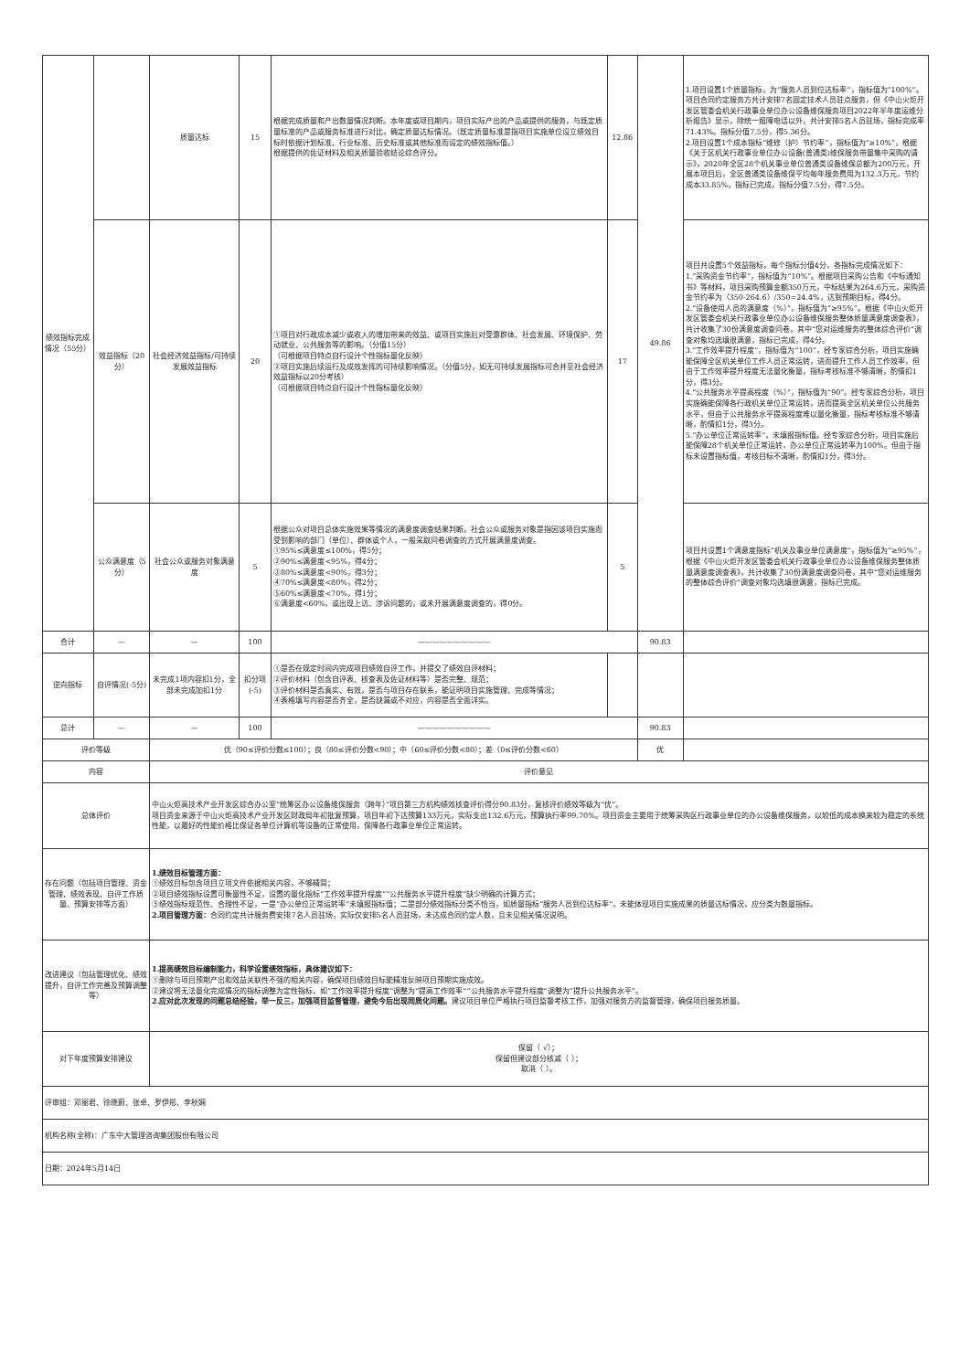| 绩效指标完成情况（55分） | | 质量达标 | 15 | 根据完成质量和产出数量情况判断。本年度或项目期内，项目实际产出的产品或提供的服务，与既定质量标准的产品或服务标准进行对比，确定质量达标情况。（既定质量标准是指项目实施单位设立绩效目标时依据计划标准、行业标准、历史标准或其他标准而设定的绩效指标值。） 根据提供的佐证材料及相关质量验收结论综合评分。 | 12.86 | 49.86 | 1.项目设置1个质量指标，为“服务人员到位达标率”，指标值为“100%”。项目合同约定服务方共计安排7名固定技术人员驻点服务，但《中山火炬开发区管委会机关行政事业单位办公设备维保服务项目2022年半年度运维分析报告》显示，除统一报障电话以外，共计安排5名人员驻场，指标完成率71.43%。指标分值7.5分，得5.36分。 2.项目设置1个成本指标“维修（护）节约率”，指标值为“≥10%”，根据《关于区机关行政事业单位办公设备(普通类)维保服务带量集中采购的请示》，2020年全区28个机关事业单位普通类设备维保总额为200万元，开展本项目后，全区普通类设备维保平均每年服务费用为132.3万元，节约成本33.85%，指标已完成，指标分值7.5分，得7.5分。 |
| | 效益指标（20分） | 社会经济效益指标/可持续发展效益指标 | 20 | ①项目对行政成本减少或收入的增加带来的效益、或项目实施后对受惠群体、社会发展、环境保护、劳动就业、公共服务等的影响。（分值15分） （可根据项目特点自行设计个性指标量化反映） ②项目实施后续运行及成效发挥的可持续影响情况。（分值5分，如无可持续发展指标可合并至社会经济效益指标以20分考核） （可根据项目特点自行设计个性指标量化反映） | 17 | | 项目共设置5个效益指标，每个指标分值4分，各指标完成情况如下： 1.“采购资金节约率”，指标值为“10%”。根据项目采购公告和《中标通知书》等材料，项目采购预算金额350万元，中标结果为264.6万元，采购资金节约率为（350-264.6）/350=24.4%，达到预期目标，得4分。 2.“设备使用人员的满意度（%）”，指标值为“≥95%”。根据《中山火炬开发区管委会机关行政事业单位办公设备维保服务整体质量满意度调查表》，共计收集了30份满意度调查问卷，其中“您对运维服务的整体综合评价”调查对象均选填很满意，指标已完成，得4分。 3.“工作效率提升程度”，指标值为“100”，经专家综合分析，项目实施确能保障全区机关单位工作人员正常运转，进而提升工作人员工作效率，但由于工作效率提升程度无法量化衡量，指标考核标准不够清晰，酌情扣1分，得3分。 4.“公共服务水平提高程度（%）”，指标值为“90”。经专家综合分析，项目实施确能保障各行政机关单位正常运转，进而提高全区机关单位公共服务水平，但由于公共服务水平提高程度难以量化衡量，指标考核标准不够清晰，酌情扣1分，得3分。 5.“办公单位正常运转率”，未填报指标值。经专家综合分析，项目实施后能保障28个机关单位正常运转，办公单位正常运转率为100%。但由于指标未设置指标值，考核目标不清晰，酌情扣1分，得3分。 |
| | 公众满意度（5分） | 社会公众或服务对象满意度 | 5 | 根据公众对项目总体实施效果等情况的满意度调查结果判断。社会公众或服务对象是指因该项目实施而受到影响的部门（单位）、群体或个人，一般采取问卷调查的方式开展满意度调查。 ①95%≤满意度≤100%，得5分； ②90%≤满意度<95%，得4分； ③80%≤满意度<90%，得3分； ④70%≤满意度<80%，得2分； ⑤60%≤满意度<70%，得1分； ⑥满意度<60%，或出现上访、涉诉问题的，或未开展满意度调查的，得0分。 | 5 | | 项目共设置1个满意度指标“机关及事业单位满意度”，指标值为“≥95%”，根据《中山火炬开发区管委会机关行政事业单位办公设备维保服务整体质量满意度调查表》，共计收集了30份满意度调查问卷，其中“您对运维服务的整体综合评价”调查对象均选填很满意，指标已完成。 |
| 合计 | — | — | 100 | —————————— | | 90.83 | |
| 逆向指标 | 自评情况(-5分) | 未完成1项内容扣1分，全部未完成加扣1分 | 扣分项(-5) | ①是否在规定时间内完成项目绩效自评工作，并提交了绩效自评材料； ②评价材料（包含自评表、核查表及佐证材料等）是否完整、规范； ③评价材料是否真实、有效，是否与项目存在联系，能证明项目实施管理、完成等情况； ④表格填写内容是否齐全，是否缺漏或不对应，内容是否全面详实。 | | | |
| 总计 | — | — | 100 | —————————— | | 90.83 | |
| 评价等级 | | 优（90≤评价分数≤100）；良（80≤评价分数<90）；中（60≤评价分数<80）；差（0≤评价分数<60） | | | | 优 | |
| 内容 | | 评价意见 | | | | | |
| 总体评价 | | 中山火炬高技术产业开发区综合办公室“统筹区办公设备维保服务（跨年）”项目第三方机构绩效核查评价得分90.83分，复核评价绩效等级为“优”。 项目资金来源于中山火炬高技术产业开发区财政局年初批复预算，项目年初下达预算133万元，实际支出132.6万元，预算执行率99.70%。项目资金主要用于统筹采购区行政事业单位的办公设备维保服务，以较低的成本换来较为稳定的系统性能，以最好的性能价格比保证各单位计算机等设备的正常使用，保障各行政事业单位正常运转。 | | | | | |
| 存在问题（包括项目管理、资金管理、绩效表现、自评工作质量、预算安排等方面） | | 1.绩效目标管理方面： ①绩效目标包含项目立项文件依据相关内容，不够精简； ②项目绩效指标设置可衡量性不足，设置的量化指标“工作效率提升程度”“公共服务水平提升程度”缺少明确的计算方式； ③绩效指标规范性、合理性不足，一是“办公单位正常运转率”未填报指标值；二是部分绩效指标分类不恰当，如质量指标“服务人员到位达标率”，未能体现项目实施成果的质量达标情况，应分类为数量指标。 2.项目管理方面： 合同约定共计服务费安排7名人员驻场，实际仅安排5名人员驻场，未达成合同约定人数，且未见相关情况说明。 | | | | | |
| 改进建议（包括管理优化、绩效提升，自评工作完善及预算调整等） | | 1.提高绩效目标编制能力，科学设置绩效指标，具体建议如下： ①删除与项目预期产出和效益关联性不强的相关内容，确保项目绩效目标能精准反映项目预期实施成效。 ②建议将无法量化完成情况的指标调整为定性指标，如“工作效率提升程度”调整为“提高工作效率”“公共服务水平提升程度”调整为“提升公共服务水平”。 2.应对此次发现的问题总结经验，举一反三，加强项目监督管理，避免今后出现同质化问题。 建议项目单位严格执行项目监督考核工作，加强对服务方的监督管理，确保项目服务质量。 | | | | | |
| 对下年度预算安排建议 | | 保留（ √）； 保留但建议部分核减（ ）； 取消（ ）。 | | | | | |
| 评审组：邓丽君、徐晓蔚、张卓、罗伊彤、李秋娴 | | | | | | | |
| 机构名称(全称)：广东中大管理咨询集团股份有限公司 | | | | | | | |
| 日期：2024年5月14日 | | | | | | | |